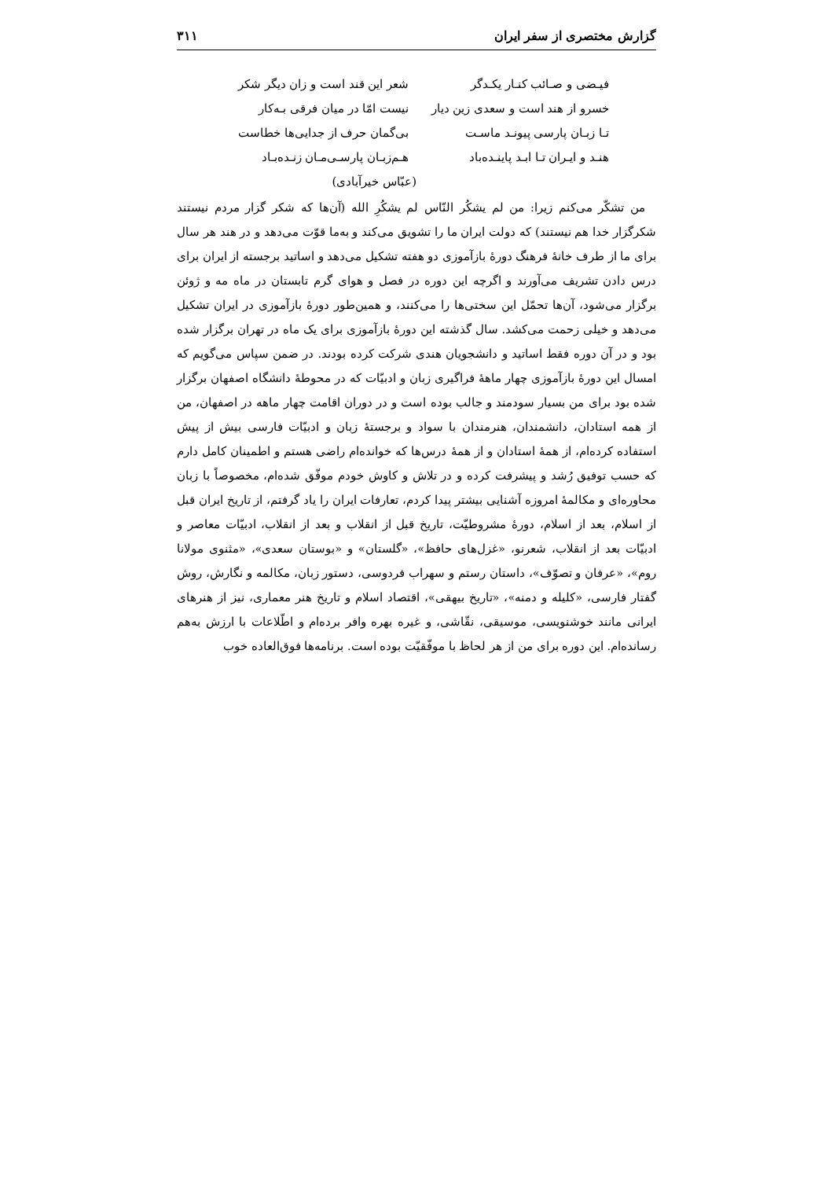گزارش مختصری از سفر ایران ۳۱۱
فیـضی و صـائب کنـار یکـدگر شعر این قند است و زان دیگر شکر
خسرو از هند است و سعدی زین دیار نیست امّا در میان فرقی بـه‌کار
تـا زبـان پارسی پیونـد ماسـت بی‌گمان حرف از جدایی‌ها خطاست
هنـد و ایـران تـا ابـد پاینـده‌باد هـم‌زبـان پارسـی‌مـان زنـده‌بـاد
(عبّاس خیرآبادی)
من تشکّر می‌کنم زیرا: من لم یشکُر النّاس لم یشکُرِ الله (آن‌ها که شکر گزار مردم نیستند شکرگزار خدا هم نیستند) که دولت ایران ما را تشویق می‌کند و به‌ما قوّت می‌دهد و در هند هر سال برای ما از طرف خانهٔ فرهنگ دورهٔ بازآموزی دو هفته تشکیل می‌دهد و اساتید برجسته از ایران برای درس دادن تشریف می‌آورند و اگرچه این دوره در فصل و هوای گرم تابستان در ماه مه و ژوئن برگزار می‌شود، آن‌ها تحمّل این سختی‌ها را می‌کنند، و همین‌طور دورهٔ بازآموزی در ایران تشکیل می‌دهد و خیلی زحمت می‌کشد. سال گذشته این دورهٔ بازآموزی برای یک ماه در تهران برگزار شده بود و در آن دوره فقط اساتید و دانشجویان هندی شرکت کرده بودند. در ضمن سپاس می‌گویم که امسال این دورهٔ بازآموزی چهار ماههٔ فراگیری زبان و ادبیّات که در محوطهٔ دانشگاه اصفهان برگزار شده بود برای من بسیار سودمند و جالب بوده است و در دوران اقامت چهار ماهه در اصفهان، من از همه استادان، دانشمندان، هنرمندان با سواد و برجستهٔ زبان و ادبیّات فارسی بیش از پیش استفاده کرده‌ام، از همهٔ استادان و از همهٔ درس‌ها که خوانده‌ام راضی هستم و اطمینان کامل دارم که حسب توفیق رُشد و پیشرفت کرده و در تلاش و کاوش خودم موفّق شده‌ام، مخصوصاً با زبان محاوره‌ای و مکالمهٔ امروزه آشنایی بیشتر پیدا کردم، تعارفات ایران را یاد گرفتم، از تاریخ ایران قبل از اسلام، بعد از اسلام، دورهٔ مشروطیّت، تاریخ قبل از انقلاب و بعد از انقلاب، ادبیّات معاصر و ادبیّات بعد از انقلاب، شعرنو، «غزل‌های حافظ»، «گلستان» و «بوستان سعدی»، «مثنوی مولانا روم»، «عرفان و تصوّف»، داستان رستم و سهراب فردوسی، دستور زبان، مکالمه و نگارش، روش گفتار فارسی، «کلیله و دمنه»، «تاریخ بیهقی»، اقتصاد اسلام و تاریخ هنر معماری، نیز از هنرهای ایرانی مانند خوشنویسی، موسیقی، نقّاشی، و غیره بهره وافر برده‌ام و اطّلاعات با ارزش به‌هم رسانده‌ام. این دوره برای من از هر لحاظ با موفّقیّت بوده است. برنامه‌ها فوق‌العاده خوب